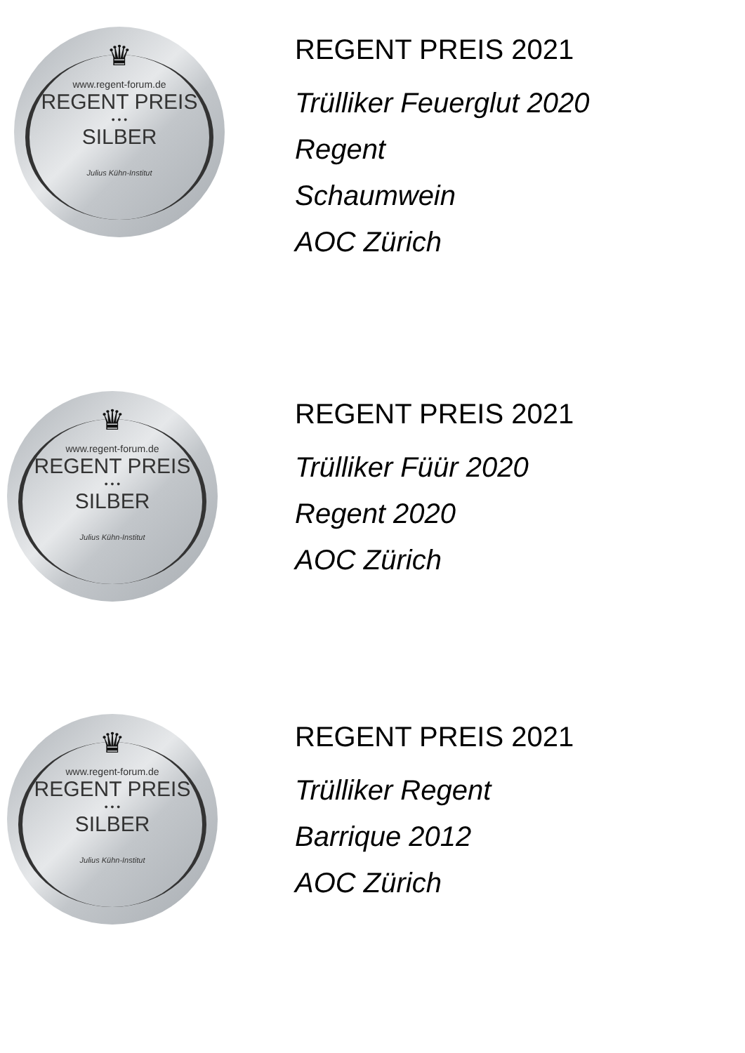♛
www.regent-forum.de
REGENT PREIS
• • •
SILBER
Julius Kühn-Institut
REGENT PREIS 2021
Trülliker Feuerglut 2020
Regent
Schaumwein
AOC Zürich
♛
www.regent-forum.de
REGENT PREIS
• • •
SILBER
Julius Kühn-Institut
REGENT PREIS 2021
Trülliker Füür 2020
Regent 2020
AOC Zürich
♛
www.regent-forum.de
REGENT PREIS
• • •
SILBER
Julius Kühn-Institut
REGENT PREIS 2021
Trülliker Regent
Barrique 2012
AOC Zürich